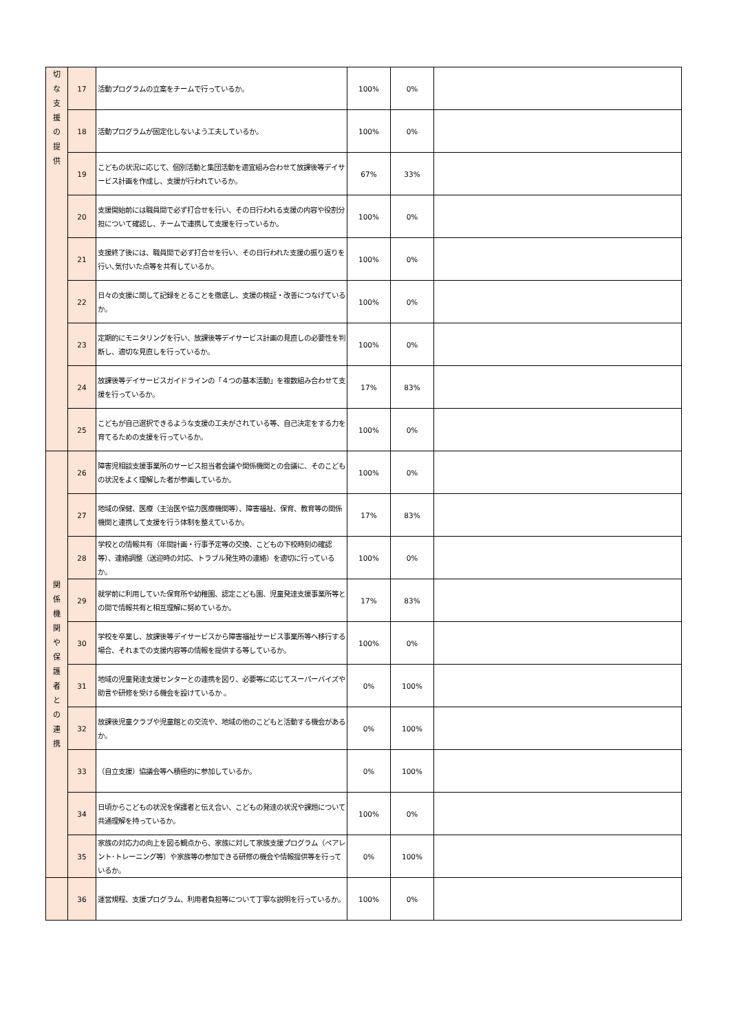| 切 な 支 援 の 提 供 | 17 | 活動プログラムの立案をチームで行っているか。 | 100% | 0% | |
| | 18 | 活動プログラムが固定化しないよう工夫しているか。 | 100% | 0% | |
| | 19 | こどもの状況に応じて、個別活動と集団活動を適宜組み合わせて放課後等デイサービス計画を作成し、支援が行われているか。 | 67% | 33% | |
| | 20 | 支援開始前には職員間で必ず打合せを行い、その日行われる支援の内容や役割分担について確認し、チームで連携して支援を行っているか。 | 100% | 0% | |
| | 21 | 支援終了後には、職員間で必ず打合せを行い、その日行われた支援の振り返りを行い､気付いた点等を共有しているか。 | 100% | 0% | |
| | 22 | 日々の支援に関して記録をとることを徹底し、支援の検証・改善につなげているか。 | 100% | 0% | |
| | 23 | 定期的にモニタリングを行い、放課後等デイサービス計画の見直しの必要性を判断し、適切な見直しを行っているか。 | 100% | 0% | |
| | 24 | 放課後等デイサービスガイドラインの「４つの基本活動」を複数組み合わせて支援を行っているか。 | 17% | 83% | |
| | 25 | こどもが自己選択できるような支援の工夫がされている等、自己決定をする力を育てるための支援を行っているか。 | 100% | 0% | |
| 関 係 機 関 や 保 護 者 と の 連 携 | 26 | 障害児相談支援事業所のサービス担当者会議や関係機関との会議に、そのこどもの状況をよく理解した者が参画しているか。 | 100% | 0% | |
| | 27 | 地域の保健、医療（主治医や協力医療機関等）、障害福祉、保育、教育等の関係機関と連携して支援を行う体制を整えているか。 | 17% | 83% | |
| | 28 | 学校との情報共有（年間計画・行事予定等の交換、こどもの下校時刻の確認等）、連絡調整（送迎時の対応、トラブル発生時の連絡）を適切に行っているか。 | 100% | 0% | |
| | 29 | 就学前に利用していた保育所や幼稚園、認定こども園、児童発達支援事業所等との間で情報共有と相互理解に努めているか。 | 17% | 83% | |
| | 30 | 学校を卒業し、放課後等デイサービスから障害福祉サービス事業所等へ移行する場合、それまでの支援内容等の情報を提供する等しているか。 | 100% | 0% | |
| | 31 | 地域の児童発達支援センターとの連携を図り、必要等に応じてスーパーバイズや助言や研修を受ける機会を設けているか 。 | 0% | 100% | |
| | 32 | 放課後児童クラブや児童館との交流や、地域の他のこどもと活動する機会があるか。 | 0% | 100% | |
| | 33 | （自立支援）協議会等へ積極的に参加しているか。 | 0% | 100% | |
| | 34 | 日頃からこどもの状況を保護者と伝え合い、こどもの発達の状況や課題について共通理解を持っているか。 | 100% | 0% | |
| | 35 | 家族の対応力の向上を図る観点から、家族に対して家族支援プログラム（ペアレント･トレーニング等）や家族等の参加できる研修の機会や情報提供等を行っているか。 | 0% | 100% | |
| | 36 | 運営規程、支援プログラム、利用者負担等について丁寧な説明を行っているか。 | 100% | 0% | |